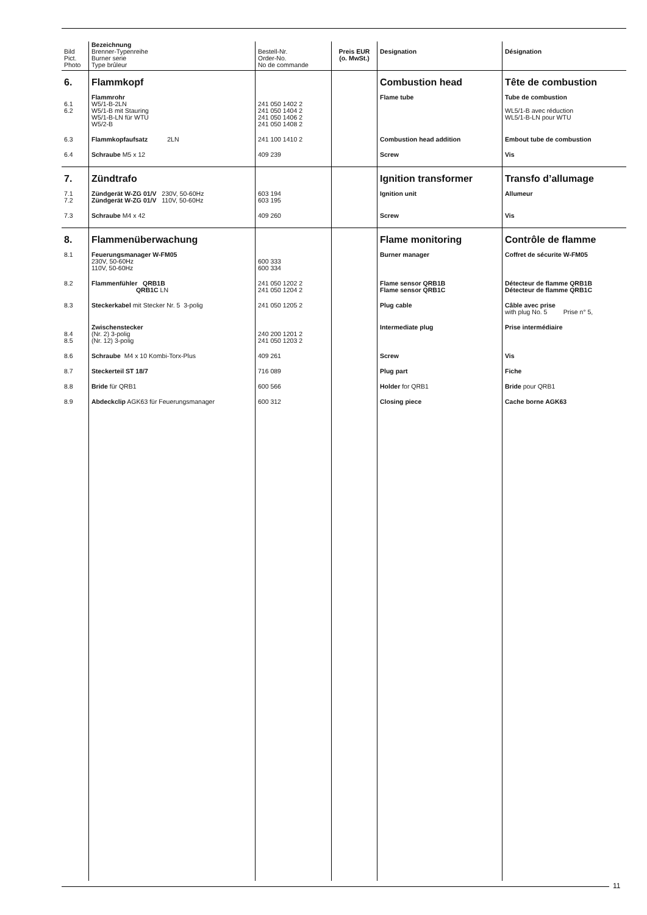| Bild Pict. Photo | Bezeichnung Brenner-Typenreihe Burner serie Type brûleur | Bestell-Nr. Order-No. No de commande | Preis EUR (o. MwSt.) | Designation | Désignation |
| --- | --- | --- | --- | --- | --- |
| 6. | Flammkopf | | | Combustion head | Tête de combustion |
| 6.1 6.2 | Flammrohr W5/1-B-2LN W5/1-B mit Stauring W5/1-B-LN für WTU W5/2-B | 241 050 1402 2 241 050 1404 2 241 050 1406 2 241 050 1408 2 | | Flame tube | Tube de combustion WL5/1-B avec réduction WL5/1-B-LN pour WTU |
| 6.3 | Flammkopfaufsatz 2LN | 241 100 1410 2 | | Combustion head addition | Embout tube de combustion |
| 6.4 | Schraube M5 x 12 | 409 239 | | Screw | Vis |
| 7. | Zündtrafo | | | Ignition transformer | Transfo d’allumage |
| 7.1 7.2 | Zündgerät W-ZG 01/V 230V, 50-60Hz Zündgerät W-ZG 01/V 110V, 50-60Hz | 603 194 603 195 | | Ignition unit | Allumeur |
| 7.3 | Schraube M4 x 42 | 409 260 | | Screw | Vis |
| 8. | Flammenüberwachung | | | Flame monitoring | Contrôle de flamme |
| 8.1 | Feuerungsmanager W-FM05 230V, 50-60Hz 110V, 50-60Hz | 600 333 600 334 | | Burner manager | Coffret de sécurite W-FM05 |
| 8.2 | Flammenfühler QRB1B QRB1C LN | 241 050 1202 2 241 050 1204 2 | | Flame sensor QRB1B Flame sensor QRB1C | Détecteur de flamme QRB1B Détecteur de flamme QRB1C |
| 8.3 | Steckerkabel mit Stecker Nr. 5 3-polig | 241 050 1205 2 | | Plug cable | Câble avec prise with plug No. 5 Prise n° 5, |
| 8.4 8.5 | Zwischenstecker (Nr. 2) 3-polig (Nr. 12) 3-polig | 240 200 1201 2 241 050 1203 2 | | Intermediate plug | Prise intermédiaire |
| 8.6 | Schraube M4 x 10 Kombi-Torx-Plus | 409 261 | | Screw | Vis |
| 8.7 | Steckerteil ST 18/7 | 716 089 | | Plug part | Fiche |
| 8.8 | Bride für QRB1 | 600 566 | | Holder for QRB1 | Bride pour QRB1 |
| 8.9 | Abdeckclip AGK63 für Feuerungsmanager | 600 312 | | Closing piece | Cache borne AGK63 |
11